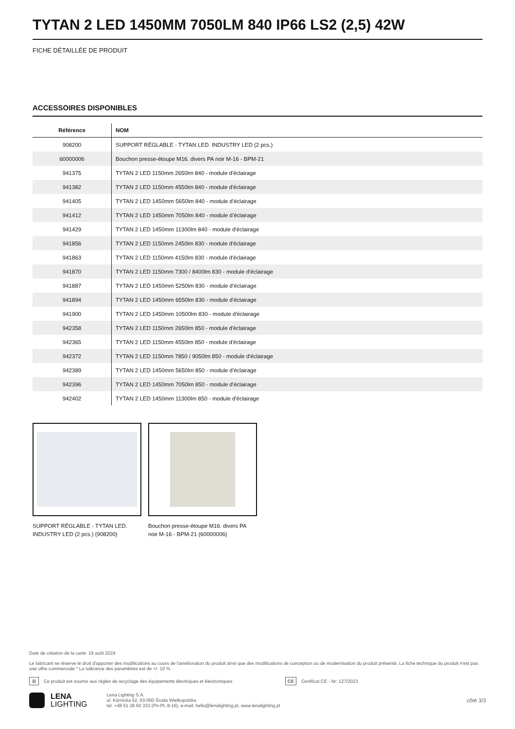TYTAN 2 LED 1450MM 7050LM 840 IP66 LS2 (2,5) 42W
FICHE DÉTAILLÉE DE PRODUIT
ACCESSOIRES DISPONIBLES
| Référence | NOM |
| --- | --- |
| 908200 | SUPPORT RÉGLABLE - TYTAN LED. INDUSTRY LED (2 pcs.) |
| 60000006 | Bouchon presse-étoupe M16. divers PA noir M-16 - BPM-21 |
| 941375 | TYTAN 2 LED 1150mm 2650lm 840 - module d'éclairage |
| 941382 | TYTAN 2 LED 1150mm 4550lm 840 - module d'éclairage |
| 941405 | TYTAN 2 LED 1450mm 5650lm 840 - module d'éclairage |
| 941412 | TYTAN 2 LED 1450mm 7050lm 840 - module d'éclairage |
| 941429 | TYTAN 2 LED 1450mm 11300lm 840 - module d'éclairage |
| 941856 | TYTAN 2 LED 1150mm 2450lm 830 - module d'éclairage |
| 941863 | TYTAN 2 LED 1150mm 4150lm 830 - module d'éclairage |
| 941870 | TYTAN 2 LED 1150mm 7300 / 8400lm 830 - module d'éclairage |
| 941887 | TYTAN 2 LED 1450mm 5250lm 830 - module d'éclairage |
| 941894 | TYTAN 2 LED 1450mm 6550lm 830 - module d'éclairage |
| 941900 | TYTAN 2 LED 1450mm 10500lm 830 - module d'éclairage |
| 942358 | TYTAN 2 LED 1150mm 2650lm 850 - module d'éclairage |
| 942365 | TYTAN 2 LED 1150mm 4550lm 850 - module d'éclairage |
| 942372 | TYTAN 2 LED 1150mm 7850 / 9050lm 850 - module d'éclairage |
| 942389 | TYTAN 2 LED 1450mm 5650lm 850 - module d'éclairage |
| 942396 | TYTAN 2 LED 1450mm 7050lm 850 - module d'éclairage |
| 942402 | TYTAN 2 LED 1450mm 11300lm 850 - module d'éclairage |
SUPPORT RÉGLABLE - TYTAN LED. INDUSTRY LED (2 pcs.) (908200)
Bouchon presse-étoupe M16. divers PA noir M-16 - BPM-21 (60000006)
Date de création de la carte: 19 août 2024
Le fabricant se réserve le droit d'apporter des modifications au cours de l'amélioration du produit ainsi que des modifications de conception ou de modernisation du produit présenté. La fiche technique du produit n'est pas une offre commerciale * La tolérance des paramètres est de +/- 10 %
⊠ Ce produit est soumis aux règles de recyclage des équipements électriques et électroniques CE Certificat CE - Nr: 127/2023
LENA
LIGHTING
Lena Lighting S.A.
ul. Kórnicka 52, 63-000 Środa Wielkopolska
tel. +48 61 28 60 333 (Pn-Pt, 8-16), e-mail: hello@lenalighting.pl, www.lenalighting.pl
côté 3/3